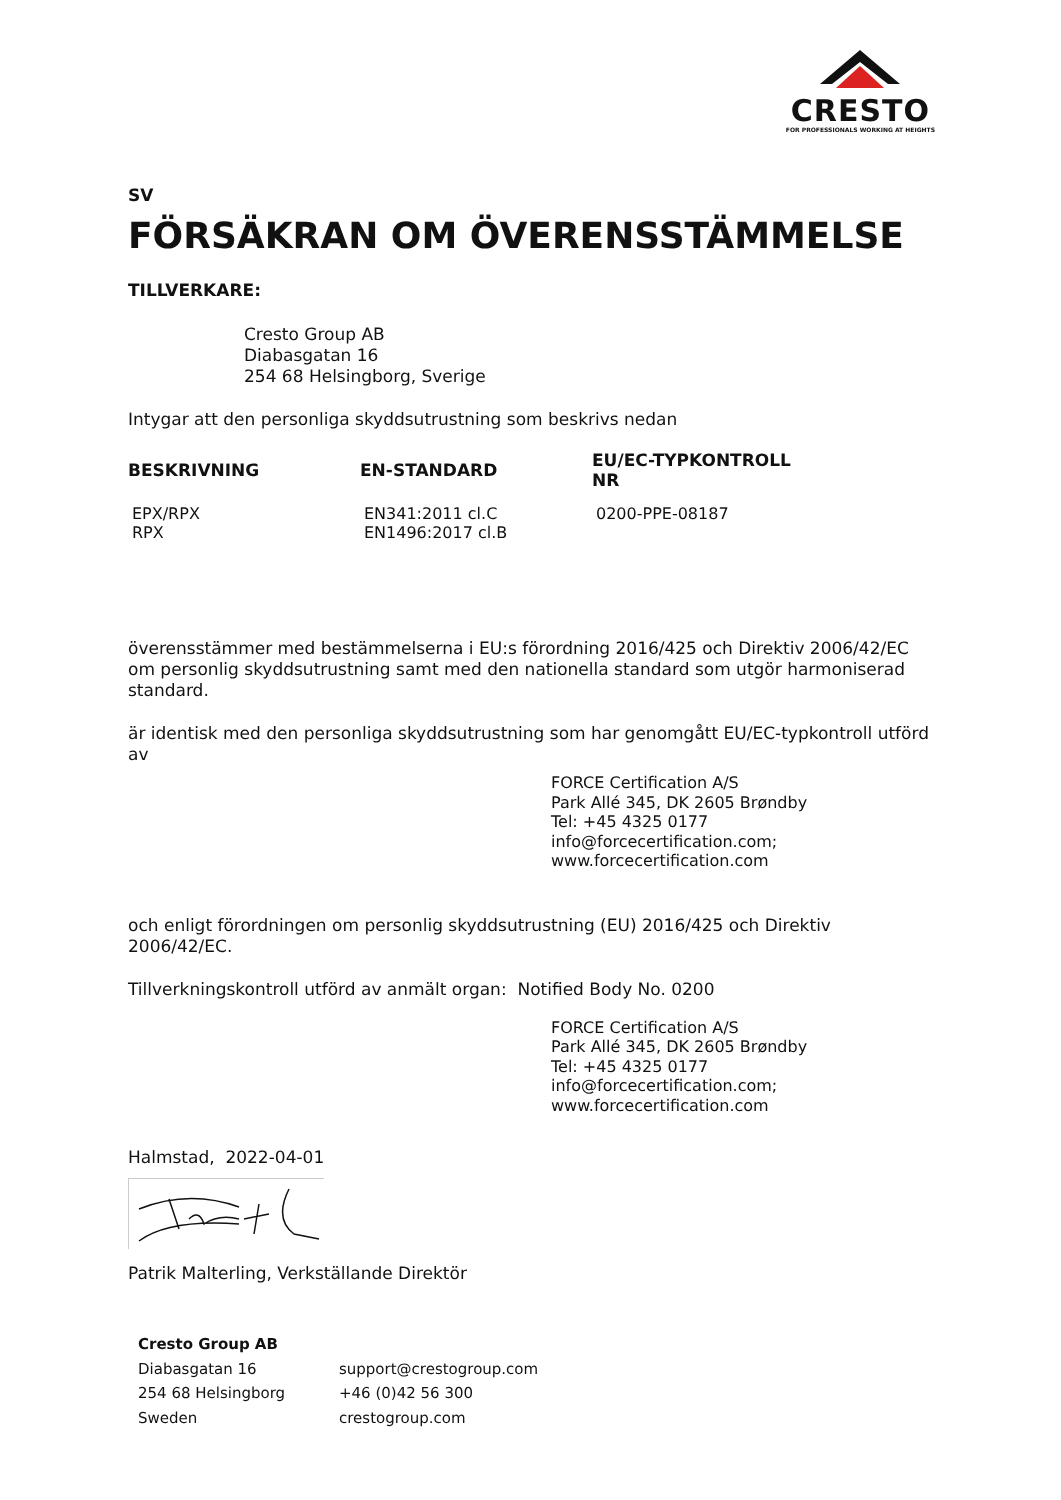CRESTO
FOR PROFESSIONALS WORKING AT HEIGHTS
SV
FÖRSÄKRAN OM ÖVERENSSTÄMMELSE
TILLVERKARE:
Cresto Group AB
Diabasgatan 16
254 68 Helsingborg, Sverige
Intygar att den personliga skyddsutrustning som beskrivs nedan
| BESKRIVNING | EN-STANDARD | EU/EC-TYPKONTROLL NR |
| --- | --- | --- |
| EPX/RPX RPX | EN341:2011 cl.C EN1496:2017 cl.B | 0200-PPE-08187 |
överensstämmer med bestämmelserna i EU:s förordning 2016/425 och Direktiv 2006/42/EC om personlig skyddsutrustning samt med den nationella standard som utgör harmoniserad standard.
är identisk med den personliga skyddsutrustning som har genomgått EU/EC-typkontroll utförd av
FORCE Certification A/S
Park Allé 345, DK 2605 Brøndby
Tel: +45 4325 0177
info@forcecertification.com;
www.forcecertification.com
och enligt förordningen om personlig skyddsutrustning (EU) 2016/425 och Direktiv 2006/42/EC.
Tillverkningskontroll utförd av anmält organ: Notified Body No. 0200
FORCE Certification A/S
Park Allé 345, DK 2605 Brøndby
Tel: +45 4325 0177
info@forcecertification.com;
www.forcecertification.com
Halmstad, 2022-04-01
Patrik Malterling, Verkställande Direktör
Cresto Group AB
Diabasgatan 16
254 68 Helsingborg
Sweden
support@crestogroup.com
+46 (0)42 56 300
crestogroup.com